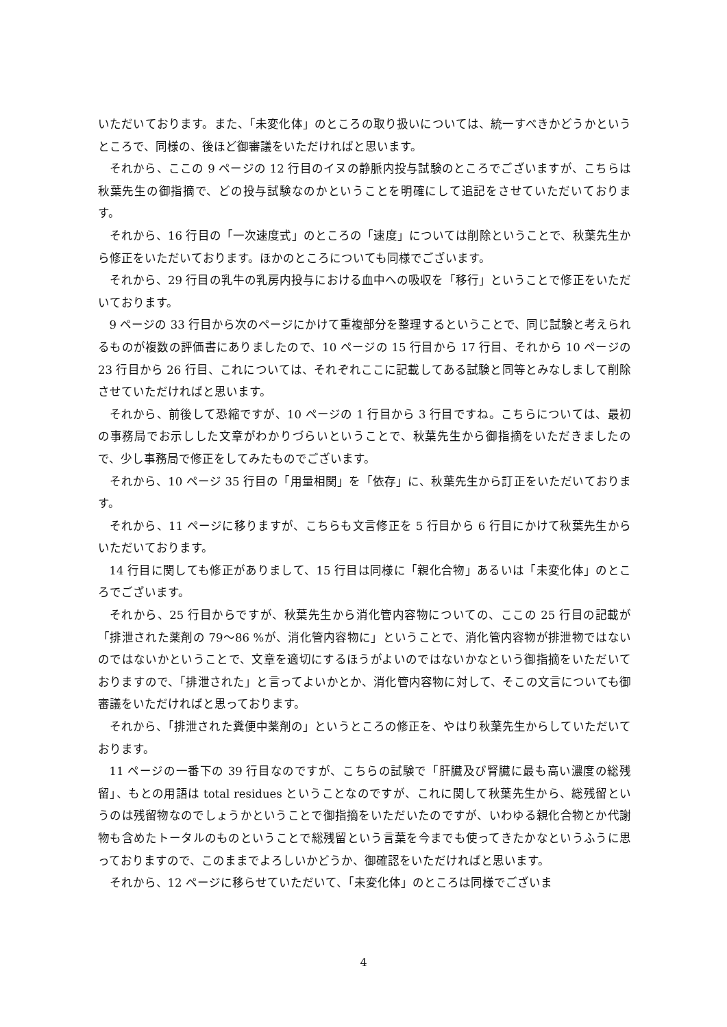いただいております。また、「未変化体」のところの取り扱いについては、統一すべきかどうかというところで、同様の、後ほど御審議をいただければと思います。
それから、ここの 9 ページの 12 行目のイヌの静脈内投与試験のところでございますが、こちらは秋葉先生の御指摘で、どの投与試験なのかということを明確にして追記をさせていただいております。
それから、16 行目の「一次速度式」のところの「速度」については削除ということで、秋葉先生から修正をいただいております。ほかのところについても同様でございます。
それから、29 行目の乳牛の乳房内投与における血中への吸収を「移行」ということで修正をいただいております。
9 ページの 33 行目から次のページにかけて重複部分を整理するということで、同じ試験と考えられるものが複数の評価書にありましたので、10 ページの 15 行目から 17 行目、それから 10 ページの 23 行目から 26 行目、これについては、それぞれここに記載してある試験と同等とみなしまして削除させていただければと思います。
それから、前後して恐縮ですが、10 ページの 1 行目から 3 行目ですね。こちらについては、最初の事務局でお示しした文章がわかりづらいということで、秋葉先生から御指摘をいただきましたので、少し事務局で修正をしてみたものでございます。
それから、10 ページ 35 行目の「用量相関」を「依存」に、秋葉先生から訂正をいただいております。
それから、11 ページに移りますが、こちらも文言修正を 5 行目から 6 行目にかけて秋葉先生からいただいております。
14 行目に関しても修正がありまして、15 行目は同様に「親化合物」あるいは「未変化体」のところでございます。
それから、25 行目からですが、秋葉先生から消化管内容物についての、ここの 25 行目の記載が「排泄された薬剤の 79～86 %が、消化管内容物に」ということで、消化管内容物が排泄物ではないのではないかということで、文章を適切にするほうがよいのではないかなという御指摘をいただいておりますので、「排泄された」と言ってよいかとか、消化管内容物に対して、そこの文言についても御審議をいただければと思っております。
それから、「排泄された糞便中薬剤の」というところの修正を、やはり秋葉先生からしていただいております。
11 ページの一番下の 39 行目なのですが、こちらの試験で「肝臓及び腎臓に最も高い濃度の総残留」、もとの用語は total residues ということなのですが、これに関して秋葉先生から、総残留というのは残留物なのでしょうかということで御指摘をいただいたのですが、いわゆる親化合物とか代謝物も含めたトータルのものということで総残留という言葉を今までも使ってきたかなというふうに思っておりますので、このままでよろしいかどうか、御確認をいただければと思います。
それから、12 ページに移らせていただいて、「未変化体」のところは同様でございま
4